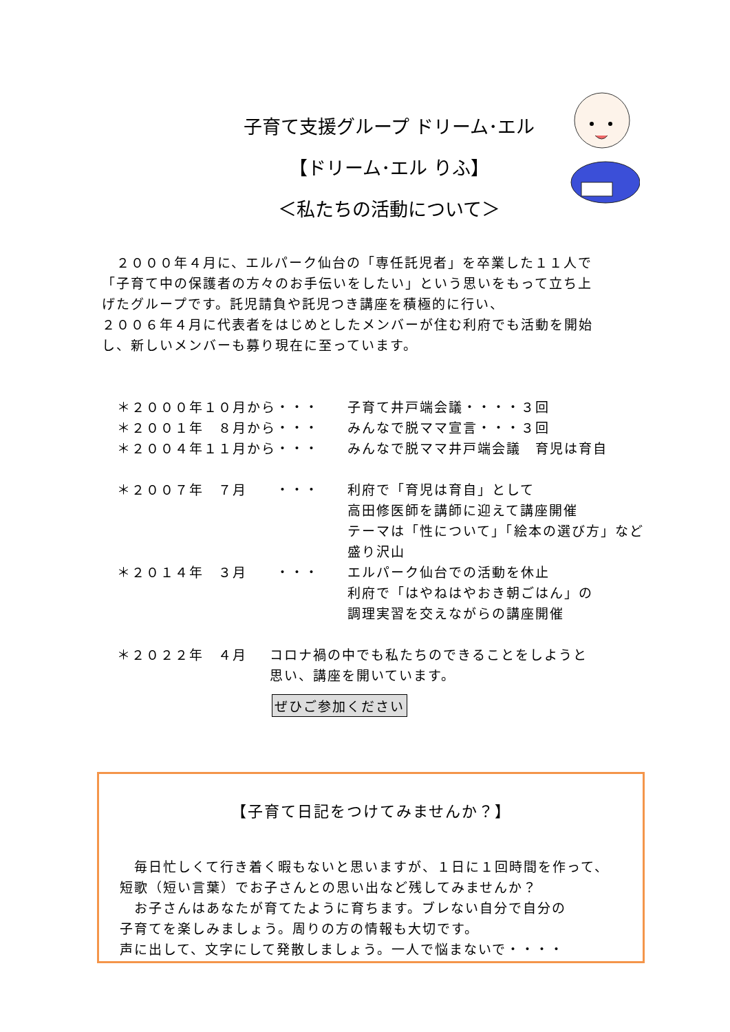子育て支援グループ ドリーム･エル
【ドリーム･エル りふ】
＜私たちの活動について＞
　２０００年４月に、エルパーク仙台の「専任託児者」を卒業した１１人で
「子育て中の保護者の方々のお手伝いをしたい」という思いをもって立ち上
げたグループです。託児請負や託児つき講座を積極的に行い、
２００６年４月に代表者をはじめとしたメンバーが住む利府でも活動を開始
し、新しいメンバーも募り現在に至っています。
＊２０００年１０月から・・・ 子育て井戸端会議・・・・３回
＊２００１年　８月から・・・ みんなで脱ママ宣言・・・３回
＊２００４年１１月から・・・ みんなで脱ママ井戸端会議　育児は育自
＊２００７年　７月　　・・・ 利府で「育児は育自」として
高田修医師を講師に迎えて講座開催
テーマは「性について」「絵本の選び方」など
盛り沢山
＊２０１４年　３月　　・・・ エルパーク仙台での活動を休止
利府で「はやねはやおき朝ごはん」の
調理実習を交えながらの講座開催
＊２０２２年　４月 コロナ禍の中でも私たちのできることをしようと
思い、講座を開いています。
ぜひご参加ください
【子育て日記をつけてみませんか？】
　毎日忙しくて行き着く暇もないと思いますが、１日に１回時間を作って、
短歌（短い言葉）でお子さんとの思い出など残してみませんか？
　お子さんはあなたが育てたように育ちます。ブレない自分で自分の
子育てを楽しみましょう。周りの方の情報も大切です。
声に出して、文字にして発散しましょう。一人で悩まないで・・・・